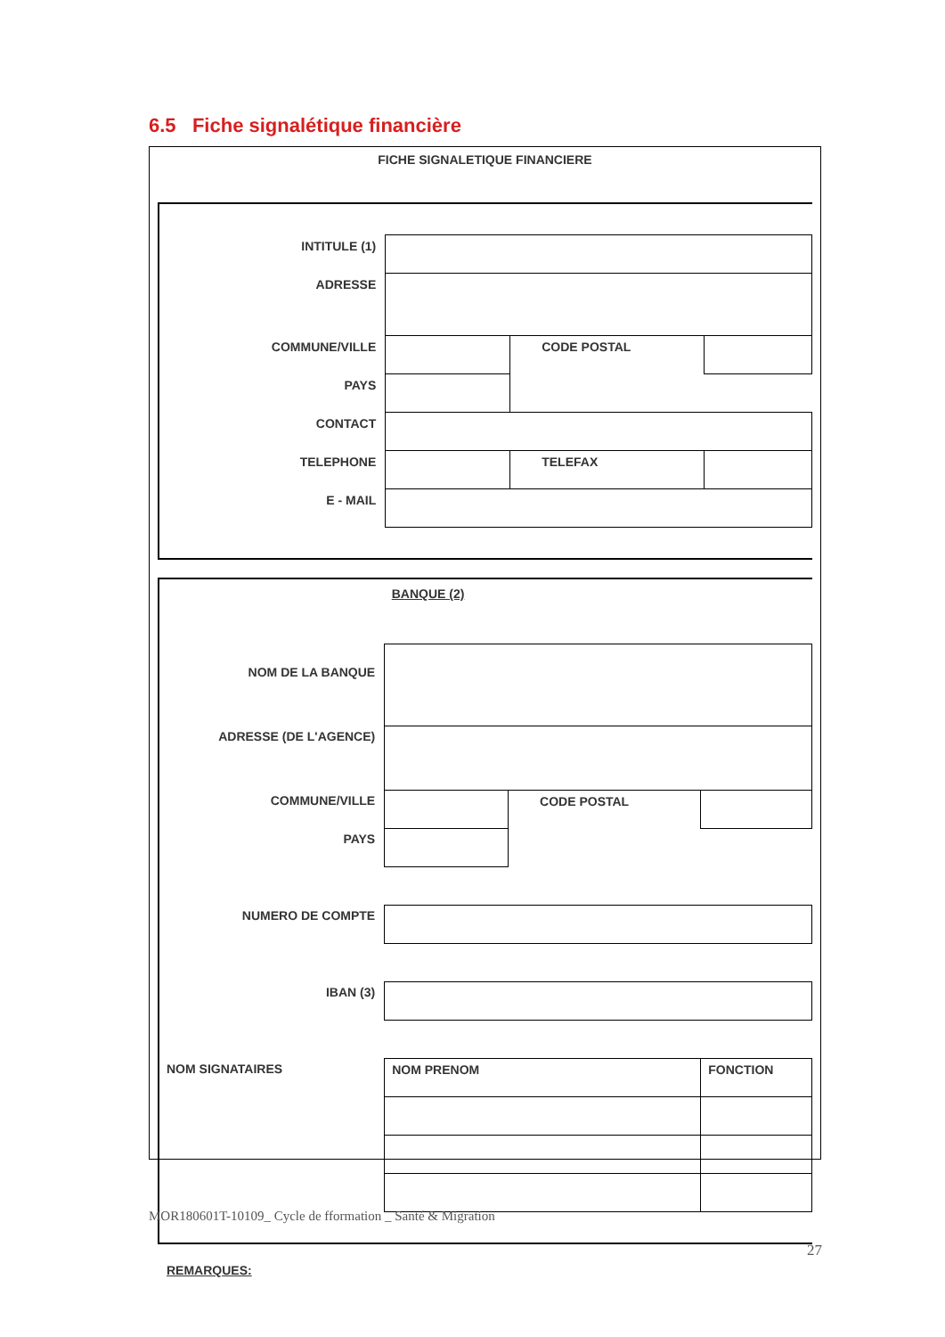6.5 Fiche signalétique financière
FICHE SIGNALETIQUE FINANCIERE
| INTITULE (1) | | | |
| ADRESSE | | | |
| COMMUNE/VILLE | | CODE POSTAL | |
| PAYS | | | |
| CONTACT | | | |
| TELEPHONE | | TELEFAX | |
| E - MAIL | | | |
| | BANQUE (2) | | |
| NOM DE LA BANQUE | | | |
| ADRESSE (DE L'AGENCE) | | | |
| COMMUNE/VILLE | | CODE POSTAL | |
| PAYS | | | |
| NUMERO DE COMPTE | | | |
| IBAN (3) | | | |
| NOM SIGNATAIRES | NOM PRENOM | | FONCTION |
REMARQUES:
MOR180601T-10109_ Cycle de fformation _ Santé & Migration
27